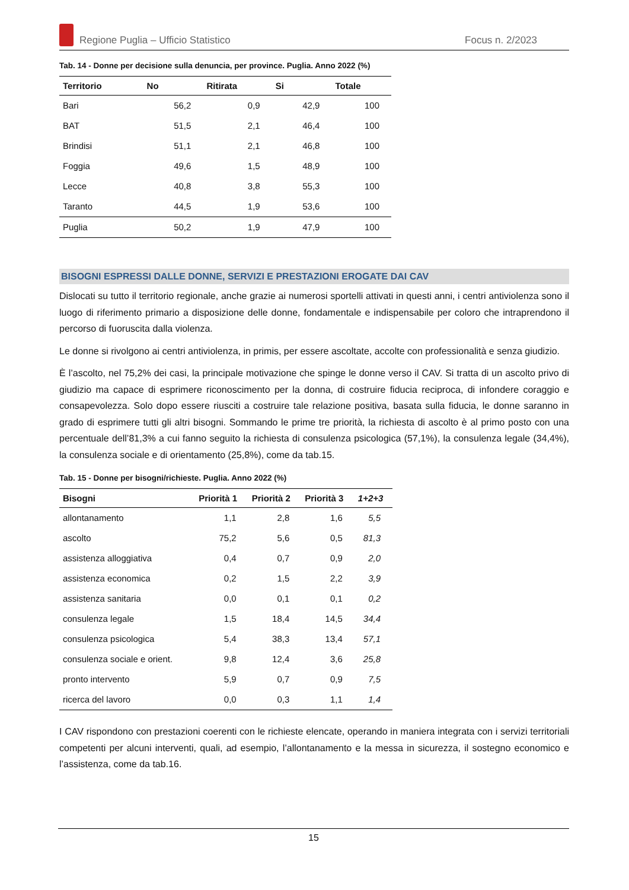Regione Puglia – Ufficio Statistico Focus n. 2/2023
Tab. 14 - Donne per decisione sulla denuncia, per province. Puglia. Anno 2022 (%)
| Territorio | No | Ritirata | Si | Totale |
| --- | --- | --- | --- | --- |
| Bari | 56,2 | 0,9 | 42,9 | 100 |
| BAT | 51,5 | 2,1 | 46,4 | 100 |
| Brindisi | 51,1 | 2,1 | 46,8 | 100 |
| Foggia | 49,6 | 1,5 | 48,9 | 100 |
| Lecce | 40,8 | 3,8 | 55,3 | 100 |
| Taranto | 44,5 | 1,9 | 53,6 | 100 |
| Puglia | 50,2 | 1,9 | 47,9 | 100 |
BISOGNI ESPRESSI DALLE DONNE, SERVIZI E PRESTAZIONI EROGATE DAI CAV
Dislocati su tutto il territorio regionale, anche grazie ai numerosi sportelli attivati in questi anni, i centri antiviolenza sono il luogo di riferimento primario a disposizione delle donne, fondamentale e indispensabile per coloro che intraprendono il percorso di fuoruscita dalla violenza.
Le donne si rivolgono ai centri antiviolenza, in primis, per essere ascoltate, accolte con professionalità e senza giudizio.
È l’ascolto, nel 75,2% dei casi, la principale motivazione che spinge le donne verso il CAV. Si tratta di un ascolto privo di giudizio ma capace di esprimere riconoscimento per la donna, di costruire fiducia reciproca, di infondere coraggio e consapevolezza. Solo dopo essere riusciti a costruire tale relazione positiva, basata sulla fiducia, le donne saranno in grado di esprimere tutti gli altri bisogni. Sommando le prime tre priorità, la richiesta di ascolto è al primo posto con una percentuale dell’81,3% a cui fanno seguito la richiesta di consulenza psicologica (57,1%), la consulenza legale (34,4%), la consulenza sociale e di orientamento (25,8%), come da tab.15.
Tab. 15 - Donne per bisogni/richieste. Puglia. Anno 2022 (%)
| Bisogni | Priorità 1 | Priorità 2 | Priorità 3 | 1+2+3 |
| --- | --- | --- | --- | --- |
| allontanamento | 1,1 | 2,8 | 1,6 | 5,5 |
| ascolto | 75,2 | 5,6 | 0,5 | 81,3 |
| assistenza alloggiativa | 0,4 | 0,7 | 0,9 | 2,0 |
| assistenza economica | 0,2 | 1,5 | 2,2 | 3,9 |
| assistenza sanitaria | 0,0 | 0,1 | 0,1 | 0,2 |
| consulenza legale | 1,5 | 18,4 | 14,5 | 34,4 |
| consulenza psicologica | 5,4 | 38,3 | 13,4 | 57,1 |
| consulenza sociale e orient. | 9,8 | 12,4 | 3,6 | 25,8 |
| pronto intervento | 5,9 | 0,7 | 0,9 | 7,5 |
| ricerca del lavoro | 0,0 | 0,3 | 1,1 | 1,4 |
I CAV rispondono con prestazioni coerenti con le richieste elencate, operando in maniera integrata con i servizi territoriali competenti per alcuni interventi, quali, ad esempio, l’allontanamento e la messa in sicurezza, il sostegno economico e l’assistenza, come da tab.16.
15